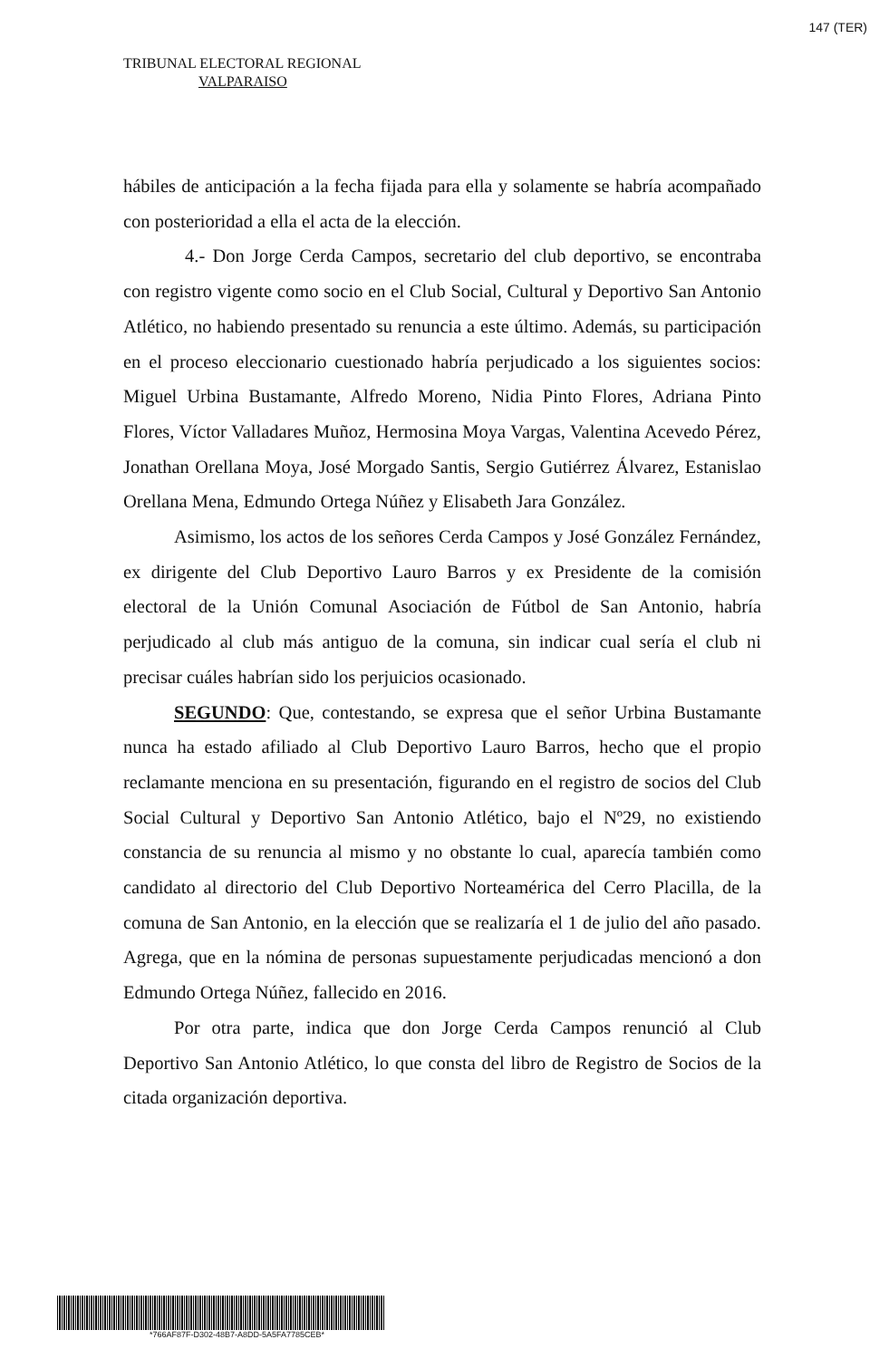147 (TER)
TRIBUNAL ELECTORAL REGIONAL
VALPARAISO
hábiles de anticipación a la fecha fijada para ella y solamente se habría acompañado con posterioridad a ella el acta de la elección.
4.- Don Jorge Cerda Campos, secretario del club deportivo, se encontraba con registro vigente como socio en el Club Social, Cultural y Deportivo San Antonio Atlético, no habiendo presentado su renuncia a este último. Además, su participación en el proceso eleccionario cuestionado habría perjudicado a los siguientes socios: Miguel Urbina Bustamante, Alfredo Moreno, Nidia Pinto Flores, Adriana Pinto Flores, Víctor Valladares Muñoz, Hermosina Moya Vargas, Valentina Acevedo Pérez, Jonathan Orellana Moya, José Morgado Santis, Sergio Gutiérrez Álvarez, Estanislao Orellana Mena, Edmundo Ortega Núñez y Elisabeth Jara González.
Asimismo, los actos de los señores Cerda Campos y José González Fernández, ex dirigente del Club Deportivo Lauro Barros y ex Presidente de la comisión electoral de la Unión Comunal Asociación de Fútbol de San Antonio, habría perjudicado al club más antiguo de la comuna, sin indicar cual sería el club ni precisar cuáles habrían sido los perjuicios ocasionado.
SEGUNDO: Que, contestando, se expresa que el señor Urbina Bustamante nunca ha estado afiliado al Club Deportivo Lauro Barros, hecho que el propio reclamante menciona en su presentación, figurando en el registro de socios del Club Social Cultural y Deportivo San Antonio Atlético, bajo el Nº29, no existiendo constancia de su renuncia al mismo y no obstante lo cual, aparecía también como candidato al directorio del Club Deportivo Norteamérica del Cerro Placilla, de la comuna de San Antonio, en la elección que se realizaría el 1 de julio del año pasado. Agrega, que en la nómina de personas supuestamente perjudicadas mencionó a don Edmundo Ortega Núñez, fallecido en 2016.
Por otra parte, indica que don Jorge Cerda Campos renunció al Club Deportivo San Antonio Atlético, lo que consta del libro de Registro de Socios de la citada organización deportiva.
*766AF87F-D302-48B7-A8DD-5A5FA7785CEB*